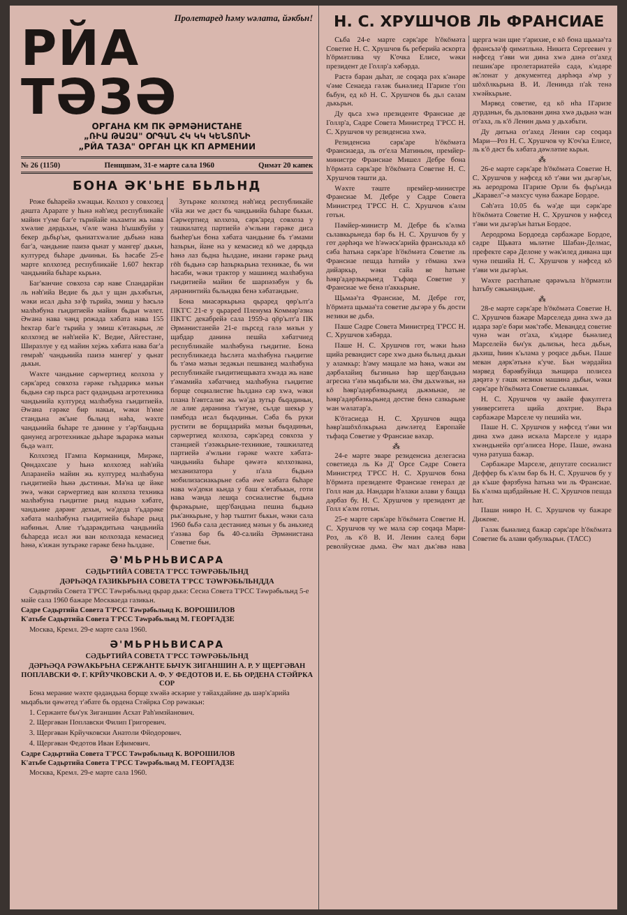Пролетаред hәму wәлата, йәкбьн!
РЙА ТӘЗӘ
ОРГАНА КМ ПК ӘРМӘНИСТАНЕ
„ՌԻԱ ԹԱԶԱ" ՕՐԳԱՆ ՀԿ ԿԿ ԿԵՆՏՈՆԻ
„РЙА ТАЗА" ОРГАН ЦК КП АРМЕНИИ
№ 26 (1150) Пенщшәм, 31-е марте сала 1960 Qимәт 20 капек
БОНА ӘК'ЬНЕ БЬЛЬНД
Роже бьһарейә хwәщьи. Колхоз у совхозед дәшта Арарате у hьнә нәh'иед республикайе майин т'уме баг'е тьрийайе ньхамти жь нава хwәлие дәрдьхьн, ч'әле wана h'ышкбуйи у бекер дьбьр'ьн, qьниатхwәлие дьбьнә нава баг'а, чандьние паизә qьнат у мангер' дькьн, културед бьһаре дьчиньн. Бь hәсабе 25-е марте колхозед республикайе 1.607 hектар чандьнийа бьһаре кьрьнә.
Баг'ванчие совхоза сәр наве Спандарйан ль нәh'ийа Ведие бь дьл у щан дьхәбьтьн, wәки исал дьһа зә'ф тьрийа, эмиш у hәсьлә малhәбуна гьндитиейә майин бьдьн wәлет. Әwана нава чәнд рожада хәбата нава 155 hектар баг'е тьрийа у эмиш к'өтакьрьн, ле колхозед ве нәh'иейә К'. Ведие, Айгестане, Ширазлуе у ед майин хеjжь хәбата нава баг'а гөмрәh' чандьнийа паизә мангер' у qьнат дькьн.
Wәхте чандьние сәрwертиед колхоза у сәрк'аред совхоза гәрәке гьһдарикә мәзьн бьдьнә сәр пьрса раст qәдандьна агротехника чандьнийа културед малhәбуна гьндитиейә. Әwана гәрәке бир накьн, wәки h'име стандьна әк'ьне бьльнд нәhа, wәхте чандьнийа бьһаре те данине у т'әр'бандьна qанунед агротехникае дьһаре зьрарәкә мәзьн бьдә wәлт.
Колхозед П'ампа Көрманиця, Мирәке, Qөндахсазе у hьнә колхозед нәh'ийа Апаранейә майин жь културед малhәбуна гьндитиейә һьнә дьстиньн. Мә'на це йәке эwә, wәки сәрwертиед ван колхоза техника малhәбуна гьндитие рьнд надьнә хәбате, чандьние дәрәнг дехьн, wә'деда т'ьдарәке хәбата малhәбуна гьндитиейә бьһаре рьнд набиньн. Алие т'ьдарәкдитьна чандьнийа бьһареда исал жи ван колхозада кемасиед hәнә, к'ижан зутьрәке гәрәке бенә һьлданe.
Зутьрәке колхозед нәh'иед республикайе ч'йа жи wе дәст бь чандьнийа бьһаре бькьн. Сәрwертиед колхоза, сәрк'аред совхоза у тәшкилатед партиейә ә'wльни гәрәке диса бьнhер'ьн бона хәбата чандьние бь т'әмами hазьрьн, йане на у кемасиед кӧ wе дәрqьда hәнә лаз бьдна һьлдане, инани гәрәке рьнд гӧh бьдьнә сәр hазьркьрьна техникае, бь wи hәсаби, wәки трактор у машинед малhәбуна гьндитиейә майин бе шарпәзәбун у бь дәранинтийа бьльндва бенә хәбатандьне.
Бона миасәркьрьна qьраред qөр'ьлт'а ПКТ'С 21-е у qьрарed Пленума Коммәр'әзиа ПКТ'С декабрейә сала 1959-а qӧр'ьлт'а ПК Әрмәнистанейә 21-е пьрсед гәлә мәзьн у щабдар данинә пешйа хәбатчиед республикайе малhәбуна гьндитие. Бона республикаеда hьсләта малhәбуна гьндитие бь т'әмә мәзьн зедәкьн пешванед малhәбуна республикайе гьндитиещьвата хwәда жь наве т'әмамийа хәбатчиед малhәбуна гьндитие борще социалистие hьлданә сәр хwә, wәки плана h'әвтсалие жь wә'да зутьр бьqәдиньн, ле алие дәранина т'ьтуне, сьлде шекьр у пәмбода исал бьqәдиньн. Сәба бь руки рустити ве борщдарийа мәзьн бьqәдиньн, сәрwертиед колхоза, сәрк'аред совхоза у станцией т'әзәкьрьне-техникие, тәшкилатед партиейә ә'wльни гәрәке wәхте хәбата-чандьнийа бьһаре qәwәтә колхозвана, механизатора у п'ала бьдьнә мобилизасиакьрьне сәба әwе хәбата бьһаре нава wә'доки кьнда у баш к'өтабькьн, готи нава wанда лешqа сосиалистие бьдьнә фьрәкьрьне, щер'бандьна пешиа бьдьнә рьк'анкьрьне, у hәр тьштит бькьн, wәки сала 1960 бьбә сала дестаниед мәзьн у бь аньхиед т'әзәва бәр бь 40-салийа Әрмәнистана Советие бьн.
Ә'МЬРНЬВИСАРА
СӘДЬРТИЙА СОВЕТА Т'РСС ТӘWРӘБЬЛЬНД
ДӘРҺӘQА ГАЗИКЬРЬНА СОВЕТА Т'РСС ТӘWРӘБЬЛЬНДДА
Сәдьртийа Совета Т'РСС Тәwрәбьльнд qьрар дькә: Сесиа Совета Т'РСС Тәwрәбьльнд 5-е майе сала 1960 бажаре Москвaeда газикьн.
Сәдре Сәдьртийа Совета Т'РСС Тәwрәбьльнд К. ВОРОШИЛОВ
К'атьбе Сәдьртийа Совета Т'РСС Тәwрәбьльнд М. ГЕОРГАДЗЕ
Москва, Кремл. 29-е марте сала 1960.
Ә'МЬРНЬВИСАРА
СӘДЬРТИЙА СОВЕТА Т'РСС ТӘWРӘБЬЛЬНД
ДӘРҺӘQА РӘWАКЬРЬНА СЕРЖАНТЕ БЬЧУК ЗИГАНШИН А. Р. У ЩЕРГӘВАН ПОПЛАВСКИ Ф. Г. КРЙУЧКОВСКИ А. Ф. У ФЕДОТОВ И. Е. БЬ ОРДЕНА СТӘЙРКА СОР
Бона мерание wәхте qәдандьна борще хwәйә әскәрие у тәйаxдайине дь шәр'к'арийа мьqабьли qәwәтед т'әбате бь ордена Стәйрка Сор рәwакьн:
1. Сержанте бьч'ук Зиганшин Асхат Раh'имзйанович.
2. Щергәван Поплавски Филип Григоревич.
3. Щергәван Крйучковски Анатоли Фйодорович.
4. Щергәван Федотов Иван Ефимович.
Сәдре Сәдьртийа Совета Т'РСС Тәwрәбьльнд К. ВОРОШИЛОВ
К'атьбе Сәдьртийа Совета Т'РСС Тәwрәбьльнд М. ГЕОРГАДЗЕ
Москва, Кремл. 29-е марте сала 1960.
Н. С. ХРУШЧОВ ЛЬ ФРАНСИАЕ
Сьба 24-е марте сәрк'аре h'ӧкӧмәта Советие Н. С. Хрушчов бь реберийа әскорта h'ӧрмәтлива чу К'очка Елисе, wәки президент де Голлр'а хәбәрда.
Растә баран дьһат, ле соqаqа рәх к'әнәре ч'әме Сенаеда гәләк бьнәлиед П'аризе т'оп бьбун, ед кӧ Н. С. Хрушчов бь дьл сәлам дькьрьн.
Ду qьса хwә президенте Франсиае де Голлр'а, Сәдре Совета Министред Т'РСС Н. С. Хрушчов чу резиденсиа хwә.
Резиденсиа сәрк'аре h'ӧкӧмәта Франсиаеда, ль от'ела Матиньон, премйер-министре Франсиае Мишел Дебре бона h'ӧрмәта сәрк'аре h'ӧкӧмәта Советие Н. С. Хрушчов тәшти да.
Wәхте тәште премйер-министре Франсиае М. Дебре у Сәдре Совета Министред Т'РСС Н. С. Хрушчов к'әлм готьн.
Пәмйер-министр М. Дебре бь к'әлма сьлавкьрьнеда бәр бь Н. С. Хрушчов бу у гот дәрhәqа wе h'әwәск'арийа франсьзада кӧ сәба hатьна сәрк'аре h'ӧкӧмәта Советие ль Франсиае пешда hатийә у гӧмана хwә дийаркьр, wәки сайа ве hатьне hәвр'адәрзькрьнед Т'ьфаqа Советие у Франсиае wе бенә п'аккьрьне.
Щьмаә'та Франсиае, М. Дебре гот, h'ӧрмәта щьмаә'та советие дьгәрә у бь дости незики ве дьбә.
Паше Сәдре Совета Министред Т'РСС Н. С. Хрушчов хәбәрда.
Паше Н. С. Хрушчов гот, wәки hьнә щийа ревандист сәре хwә дьнә бьльнд дькьн у әламкьр: h'әму мәщале мә hәнә, wәки әм дәрбәлайиq бьгиньнә hәр щер'бандьнә агресиа т'әзә мьqабьли мә. Әм дьхwәзьн, нә кӧ hәвр'адәрбәзкьрьнед дьжмьнае, ле hәвр'адәрбәзкьрьнед достие бенә сазкьрьне wан wәлатар'а.
К'ӧтасиеда Н. С. Хрушчов әщqа hәвр'ашӧхӧлкьрьна дәwләтед Европайе тьфаqа Советие у Франсиае вәхар.
⁂
24-е марте эваре резиденсиа делегасиа советиеда ль Кә Д' Орсе Сәдре Совета Министред Т'РСС Н. С. Хрушчов бона h'ӧрмәта президенте Франсиае генерал де Голл нан да. Нандари h'әлаки алави у бащда дәрбаз бу. Н. С. Хрушчов у президент де Голл к'әлм готьн.
25-е марте сәрк'аре h'ӧкӧмәта Советие Н. С. Хрушчов чу wе мала сәр соqаqа Мари-Роз, ль к'ӧ В. И. Ленин салед бәри револйусиае дьма. Әw мал дьк'әвә нава щерга wан щие т'арихие, е кӧ бона щьмаә'та франсьзә'ф qимәтльнә. Никита Сергеевич у нәфсед т'әви wи дина хwә данә от'ахед пешик'аре пролетариатейә садә, к'идәре әк'лонат у документед дәрhәqа ә'мр у шӧхӧлкьрьна В. И. Ленинда п'аk тенә хwәйкьрьне.
Мәрвед советие, ед кӧ нhа П'аризе дурданьн, бь дьлованн дина хwә дьдьнә wан от'аха, ль к'ӧ Ленин дьма у дьхәбьти.
Ду дитьна от'ахед Ленин сәр соqаqа Мари—Роз Н. С. Хрушчов чу К'оч'ка Елисе, ль к'ӧ дәст бь хәбата дәwләтие кьрьн.
⁂
26-е марте сәрк'аре h'ӧкӧмәта Советие Н. С. Хрушчов у нәфсед кӧ т'әви wи дьгәр'ьн, жь аеродрома П'аризе Орли бь фьр'ьнда „Каравел"-ә мәхсус чунә бажаре Бордое.
Сәh'әта 10.05 бь wә'де щи сәрк'аре h'ӧкӧмәта Советие Н. С. Хрушчов у нәфсед т'әви wи дьгәр'ьн hатьн Бордое.
Аеродрома Бордоеда сәрбажаре Бордое, сәдре Щьвата мьләтие Шабан-Делмас, префекте сәрә Делоне у wәк'илед дивана щи чунә пешийа Н. С. Хрушчов у нәфсед кӧ т'әви wи дьгәр'ьн.
Wәхте растhатьне qәрәwьла h'ӧрмәтли hатьбу сәкьнандьне.
⁂
28-е марте сәрк'аре h'ӧкӧмәта Советие Н. С. Хрушчов бажаре Марселеда дина хwә да идара зәр'е бәри мәк'тәбе. Мевандед советие чунә wан от'аха, к'идәре бьнәлиед Марселейә бьч'ук дьлизьн, hеса дьбьн, дьхиш, hиин к'ьлама у роqасе дьбьн. Паше меван дәрк'әтьнә к'уче. Бьн wәрдайиа мәрвед бәрәвбуйида зьнщира полисеа дәqәтә у гәшк незикн машина дьбьн, wәки сәрк'аре h'ӧкӧмәта Советие сьлавкьн.
Н. С. Хрушчов чу авайе факултета университета щийа дохтрие. Вьра сәрбажаре Марселе чу пешийа wи.
Паше Н. С. Хрушчов у нәфсед т'әви wи дина хwә данә искәла Марселе у идарә хwәндьнейә орт'әлисеа Норе. Паше, әwана чунә ратуша бажар.
Сәрбажаре Марселе, депутате сосиалист Деффер бь к'әлм бәр бь Н. С. Хрушчов бу у дә к'ьше фәрзбуна hатьна wи ль Франсиае. Бь к'әлма щабдайньне Н. С. Хрушчов пешда hат.
Паши ниврo Н. С. Хрушчов чу бажаре Дижоне.
Гәләк бьнәлиед бажар сәрк'аре h'ӧкӧмәта Советие бь алави qәбулкьрьн. (ТАСС)